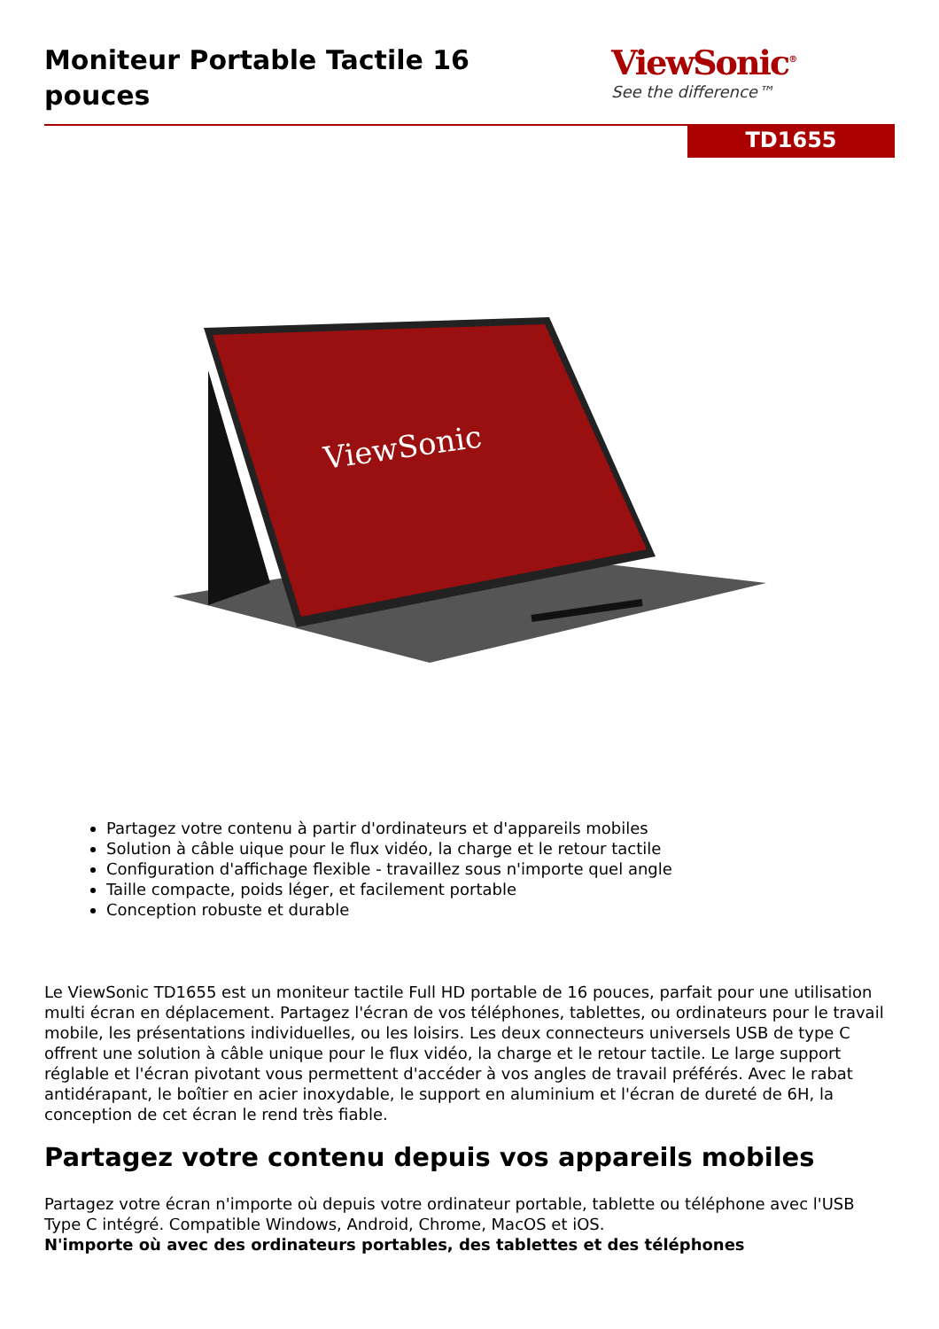Moniteur Portable Tactile 16 pouces
ViewSonic<sup>®</sup>
See the difference™
TD1655
ViewSonic
Partagez votre contenu à partir d'ordinateurs et d'appareils mobiles
Solution à câble uique pour le flux vidéo, la charge et le retour tactile
Configuration d'affichage flexible - travaillez sous n'importe quel angle
Taille compacte, poids léger, et facilement portable
Conception robuste et durable
Le ViewSonic TD1655 est un moniteur tactile Full HD portable de 16 pouces, parfait pour une utilisation multi écran en déplacement. Partagez l'écran de vos téléphones, tablettes, ou ordinateurs pour le travail mobile, les présentations individuelles, ou les loisirs. Les deux connecteurs universels USB de type C offrent une solution à câble unique pour le flux vidéo, la charge et le retour tactile. Le large support réglable et l'écran pivotant vous permettent d'accéder à vos angles de travail préférés. Avec le rabat antidérapant, le boîtier en acier inoxydable, le support en aluminium et l'écran de dureté de 6H, la conception de cet écran le rend très fiable.
Partagez votre contenu depuis vos appareils mobiles
Partagez votre écran n'importe où depuis votre ordinateur portable, tablette ou téléphone avec l'USB Type C intégré. Compatible Windows, Android, Chrome, MacOS et iOS.
N'importe où avec des ordinateurs portables, des tablettes et des téléphones